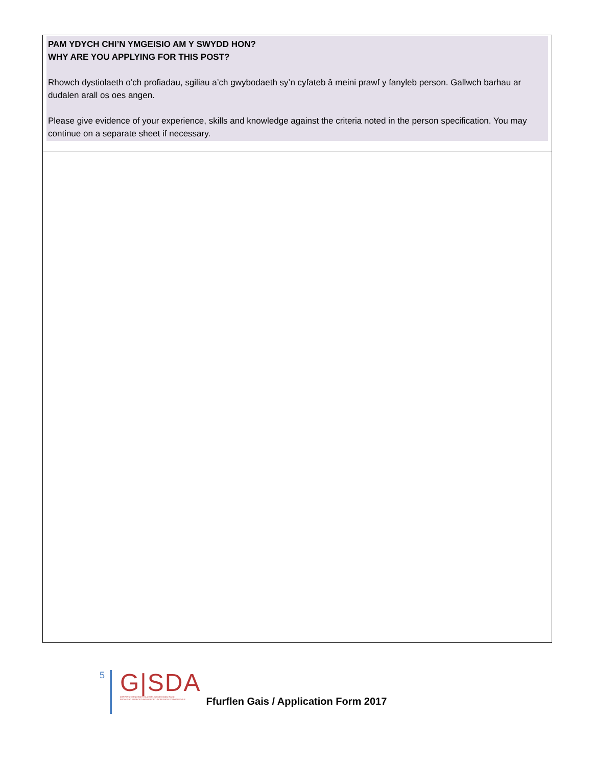| PAM YDYCH CHI’N YMGEISIO AM Y SWYDD HON? WHY ARE YOU APPLYING FOR THIS POST? Rhowch dystiolaeth o’ch profiadau, sgiliau a’ch gwybodaeth sy’n cyfateb â meini prawf y fanyleb person. Gallwch barhau ar dudalen arall os oes angen. Please give evidence of your experience, skills and knowledge against the criteria noted in the person specification. You may continue on a separate sheet if necessary. |
5
G|SDA
DARPARU CEFNOGAETH A CHYFLEOEDD I BOBL IFANC
PROVIDING SUPPORT AND OPPORTUNITIES FOR YOUNG PEOPLE
Ffurflen Gais / Application Form 2017